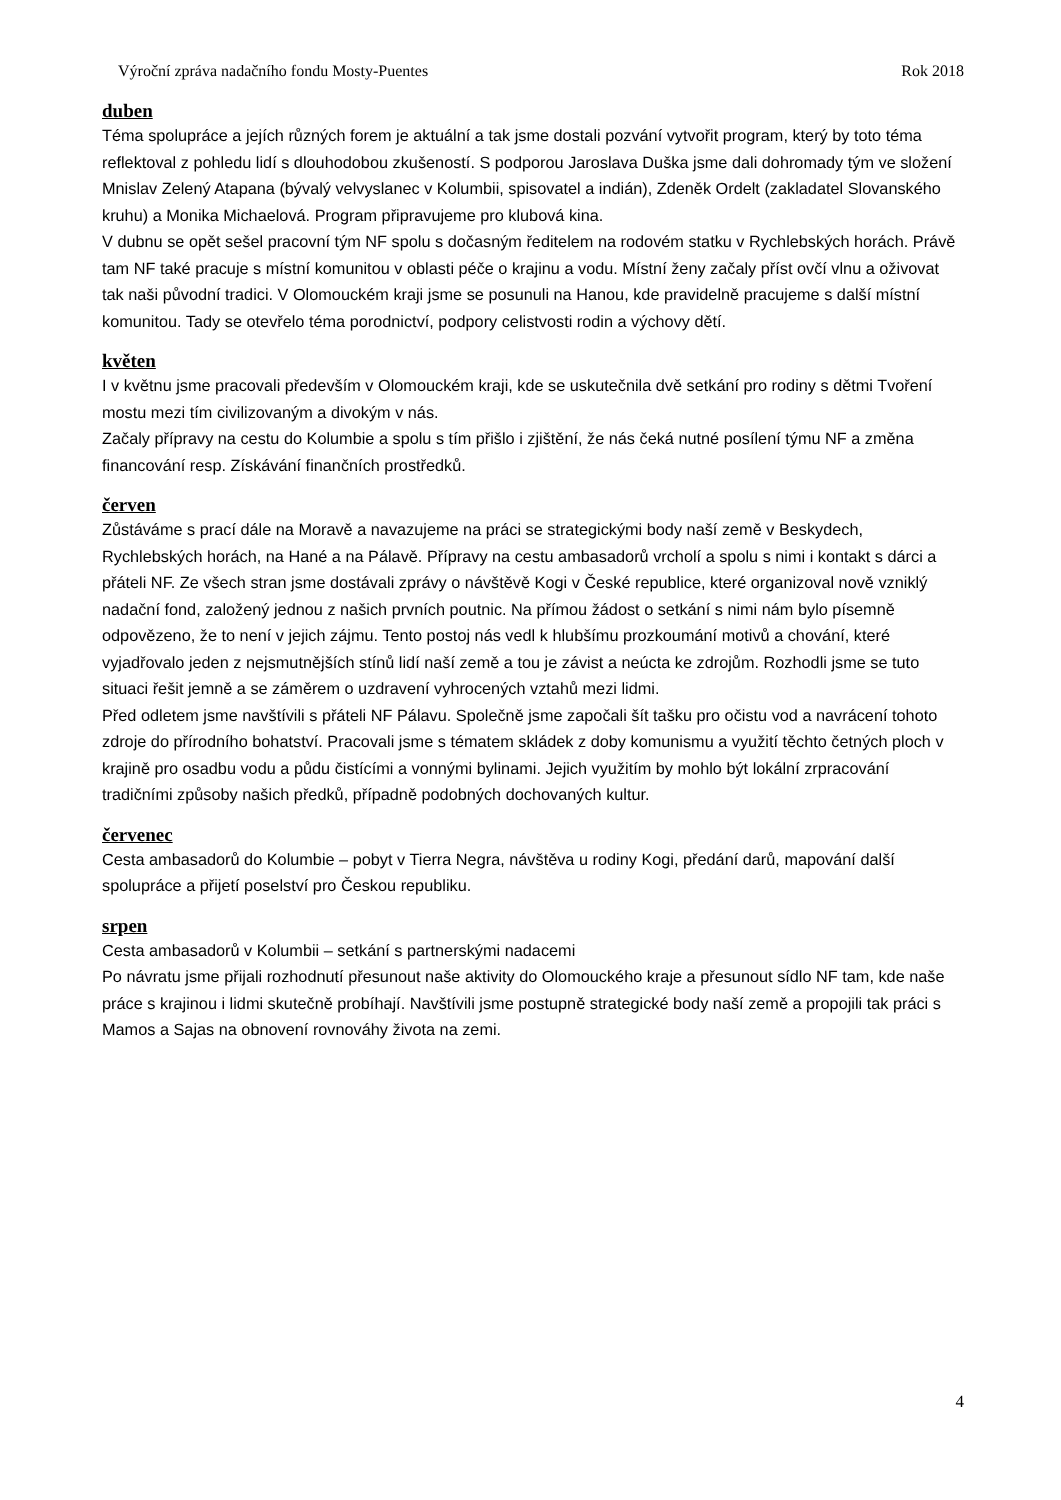Výroční zpráva nadačního fondu Mosty-Puentes Rok 2018
duben
Téma spolupráce a jejích různých forem je aktuální a tak jsme dostali pozvání vytvořit program, který by toto téma reflektoval z pohledu lidí s dlouhodobou zkušeností. S podporou Jaroslava Duška jsme dali dohromady tým ve složení Mnislav Zelený Atapana (bývalý velvyslanec v Kolumbii, spisovatel a indián), Zdeněk Ordelt (zakladatel Slovanského kruhu) a Monika Michaelová. Program připravujeme pro klubová kina.
V dubnu se opět sešel pracovní tým NF spolu s dočasným ředitelem na rodovém statku v Rychlebských horách. Právě tam NF také pracuje s místní komunitou v oblasti péče o krajinu a vodu. Místní ženy začaly příst ovčí vlnu a oživovat tak naši původní tradici. V Olomouckém kraji jsme se posunuli na Hanou, kde pravidelně pracujeme s další místní komunitou. Tady se otevřelo téma porodnictví, podpory celistvosti rodin a výchovy dětí.
květen
I v květnu jsme pracovali především v Olomouckém kraji, kde se uskutečnila dvě setkání pro rodiny s dětmi Tvoření mostu mezi tím civilizovaným a divokým v nás.
Začaly přípravy na cestu do Kolumbie a spolu s tím přišlo i zjištění, že nás čeká nutné posílení týmu NF a změna financování resp. Získávání finančních prostředků.
červen
Zůstáváme s prací dále na Moravě a navazujeme na práci se strategickými body naší země v Beskydech, Rychlebských horách, na Hané a na Pálavě. Přípravy na cestu ambasadorů vrcholí a spolu s nimi i kontakt s dárci a přáteli NF. Ze všech stran jsme dostávali zprávy o návštěvě Kogi v České republice, které organizoval nově vzniklý nadační fond, založený jednou z našich prvních poutnic. Na přímou žádost o setkání s nimi nám bylo písemně odpovězeno, že to není v jejich zájmu. Tento postoj nás vedl k hlubšímu prozkoumání motivů a chování, které vyjadřovalo jeden z nejsmutnějších stínů lidí naší země a tou je závist a neúcta ke zdrojům. Rozhodli jsme se tuto situaci řešit jemně a se záměrem o uzdravení vyhrocených vztahů mezi lidmi.
Před odletem jsme navštívili s přáteli NF Pálavu. Společně jsme započali šít tašku pro očistu vod a navrácení tohoto zdroje do přírodního bohatství. Pracovali jsme s tématem skládek z doby komunismu a využití těchto četných ploch v krajině pro osadbu vodu a půdu čistícími a vonnými bylinami. Jejich využitím by mohlo být lokální zrpracování tradičními způsoby našich předků, případně podobných dochovaných kultur.
červenec
Cesta ambasadorů do Kolumbie – pobyt v Tierra Negra, návštěva u rodiny Kogi, předání darů, mapování další spolupráce a přijetí poselství pro Českou republiku.
srpen
Cesta ambasadorů v Kolumbii – setkání s partnerskými nadacemi
Po návratu jsme přijali rozhodnutí přesunout naše aktivity do Olomouckého kraje a přesunout sídlo NF tam, kde naše práce s krajinou i lidmi skutečně probíhají. Navštívili jsme postupně strategické body naší země a propojili tak práci s Mamos a Sajas na obnovení rovnováhy života na zemi.
4